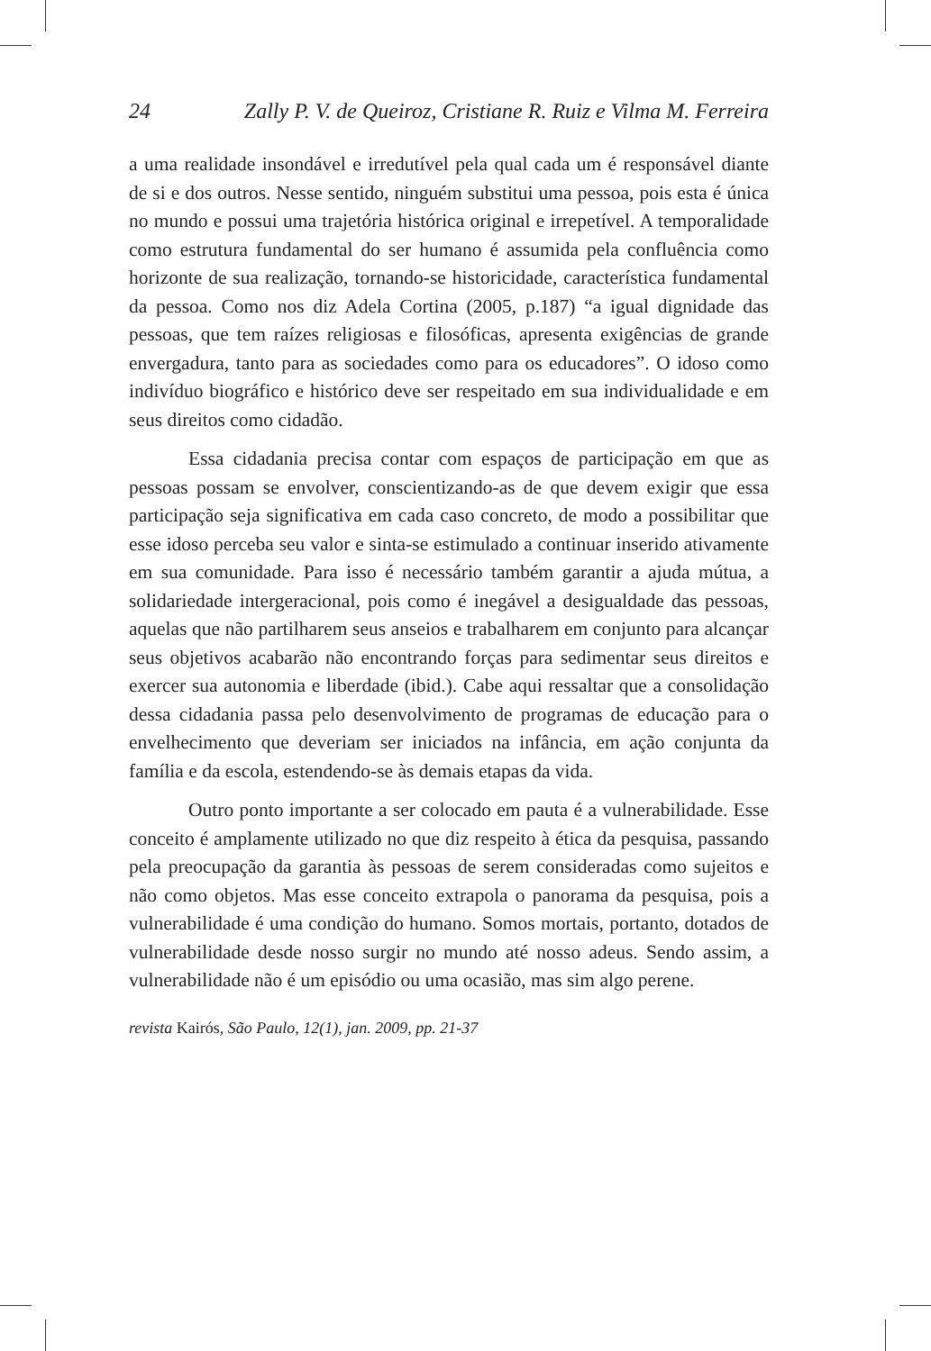24 Zally P. V. de Queiroz, Cristiane R. Ruiz e Vilma M. Ferreira
a uma realidade insondável e irredutível pela qual cada um é responsável diante de si e dos outros. Nesse sentido, ninguém substitui uma pessoa, pois esta é única no mundo e possui uma trajetória histórica original e irrepetível. A temporalidade como estrutura fundamental do ser humano é assumida pela confluência como horizonte de sua realização, tornando-se historicidade, característica fundamental da pessoa. Como nos diz Adela Cortina (2005, p.187) “a igual dignidade das pessoas, que tem raízes religiosas e filosóficas, apresenta exigências de grande envergadura, tanto para as sociedades como para os educadores”. O idoso como indivíduo biográfico e histórico deve ser respeitado em sua individualidade e em seus direitos como cidadão.
Essa cidadania precisa contar com espaços de participação em que as pessoas possam se envolver, conscientizando-as de que devem exigir que essa participação seja significativa em cada caso concreto, de modo a possibilitar que esse idoso perceba seu valor e sinta-se estimulado a continuar inserido ativamente em sua comunidade. Para isso é necessário também garantir a ajuda mútua, a solidariedade intergeracional, pois como é inegável a desigualdade das pessoas, aquelas que não partilharem seus anseios e trabalharem em conjunto para alcançar seus objetivos acabarão não encontrando forças para sedimentar seus direitos e exercer sua autonomia e liberdade (ibid.). Cabe aqui ressaltar que a consolidação dessa cidadania passa pelo desenvolvimento de programas de educação para o envelhecimento que deveriam ser iniciados na infância, em ação conjunta da família e da escola, estendendo-se às demais etapas da vida.
Outro ponto importante a ser colocado em pauta é a vulnerabilidade. Esse conceito é amplamente utilizado no que diz respeito à ética da pesquisa, passando pela preocupação da garantia às pessoas de serem consideradas como sujeitos e não como objetos. Mas esse conceito extrapola o panorama da pesquisa, pois a vulnerabilidade é uma condição do humano. Somos mortais, portanto, dotados de vulnerabilidade desde nosso surgir no mundo até nosso adeus. Sendo assim, a vulnerabilidade não é um episódio ou uma ocasião, mas sim algo perene.
revista Kairós, São Paulo, 12(1), jan. 2009, pp. 21-37